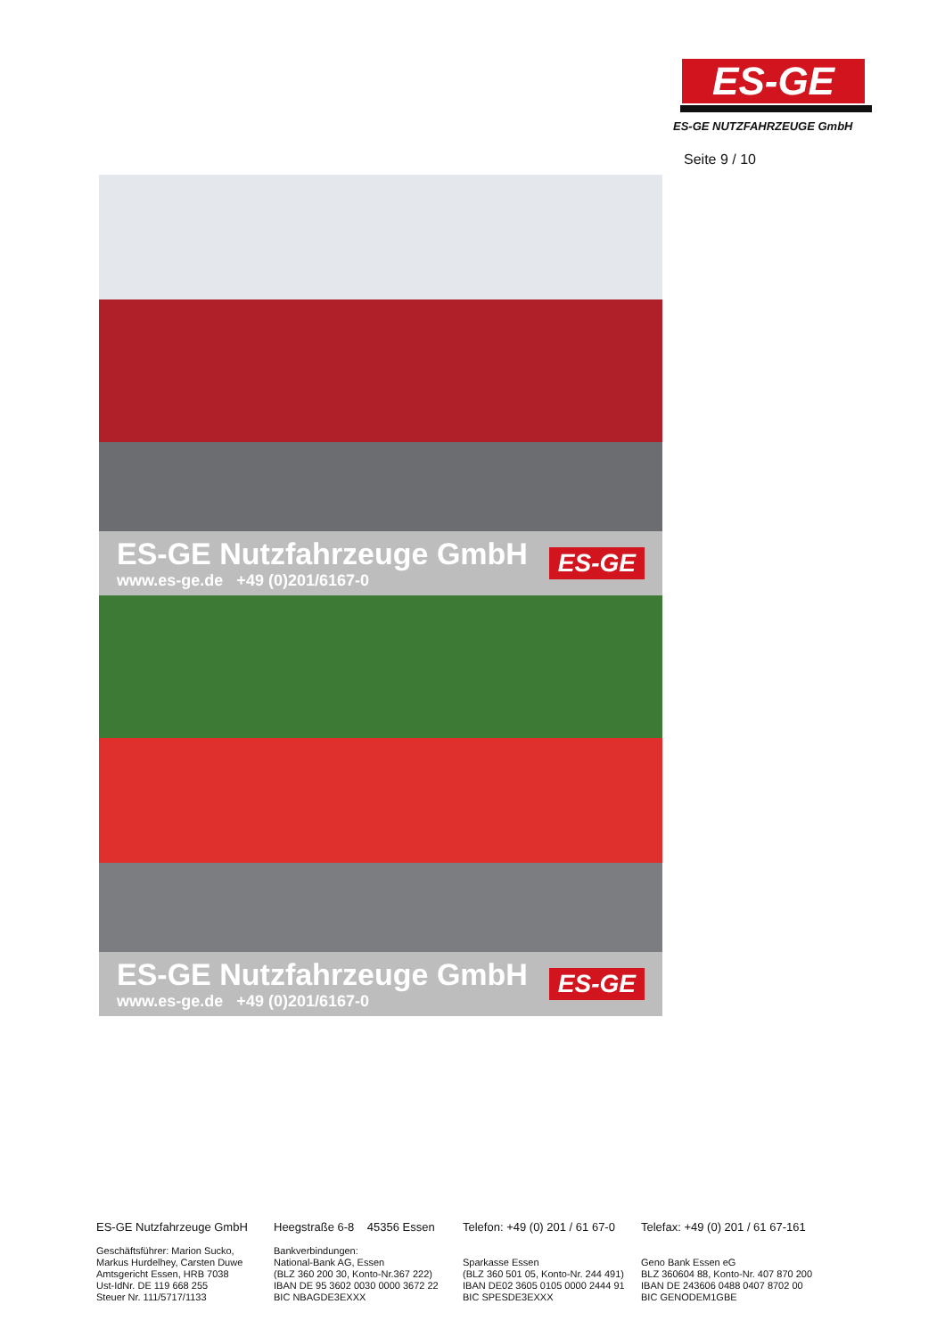ES-GE
ES-GE NUTZFAHRZEUGE GmbH
Seite 9 / 10
ES-GE Nutzfahrzeuge GmbH
www.es-ge.de +49 (0)201/6167-0
ES-GE
ES-GE Nutzfahrzeuge GmbH
www.es-ge.de +49 (0)201/6167-0
ES-GE
ES-GE Nutzfahrzeuge GmbH
Geschäftsführer: Marion Sucko,
Markus Hurdelhey, Carsten Duwe
Amtsgericht Essen, HRB 7038
Ust-IdNr. DE 119 668 255
Steuer Nr. 111/5717/1133
Heegstraße 6-8 45356 Essen
Bankverbindungen:
National-Bank AG, Essen
(BLZ 360 200 30, Konto-Nr.367 222)
IBAN DE 95 3602 0030 0000 3672 22
BIC NBAGDE3EXXX
Telefon: +49 (0) 201 / 61 67-0
Sparkasse Essen
(BLZ 360 501 05, Konto-Nr. 244 491)
IBAN DE02 3605 0105 0000 2444 91
BIC SPESDE3EXXX
Telefax: +49 (0) 201 / 61 67-161
Geno Bank Essen eG
BLZ 360604 88, Konto-Nr. 407 870 200
IBAN DE 243606 0488 0407 8702 00
BIC GENODEM1GBE